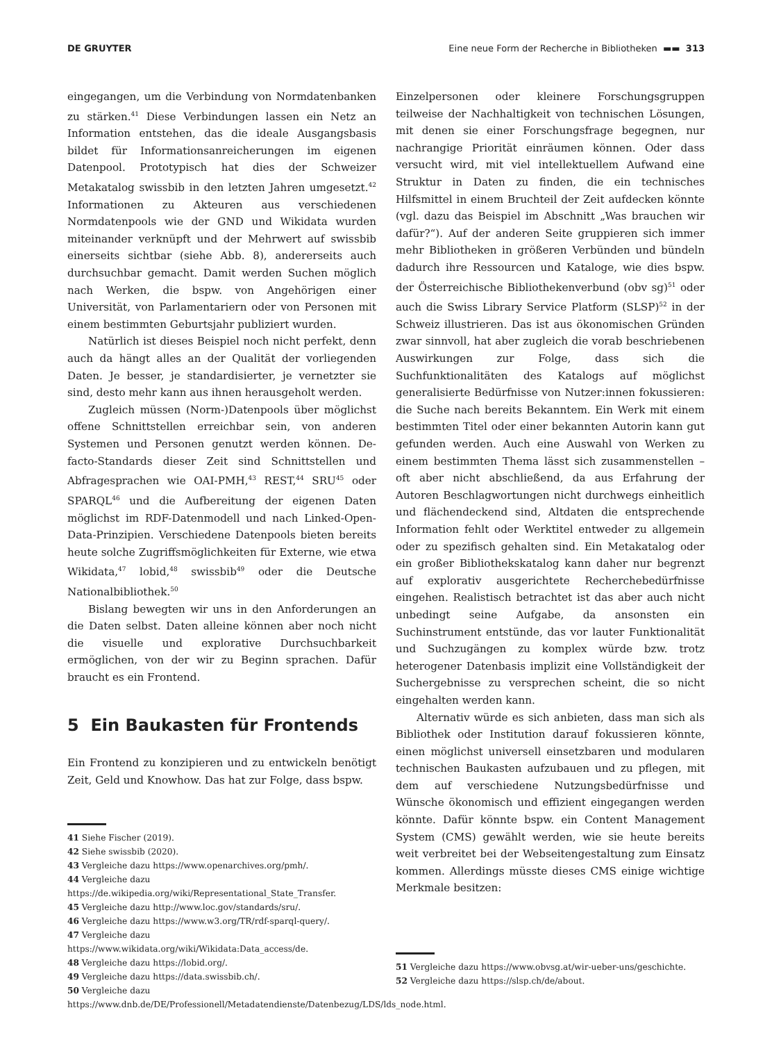DE GRUYTER Eine neue Form der Recherche in Bibliotheken ▬▬ 313
eingegangen, um die Verbindung von Normdatenbanken zu stärken.<sup>41</sup> Diese Verbindungen lassen ein Netz an Information entstehen, das die ideale Ausgangsbasis bildet für Informationsanreicherungen im eigenen Datenpool. Prototypisch hat dies der Schweizer Metakatalog swissbib in den letzten Jahren umgesetzt.<sup>42</sup> Informationen zu Akteuren aus verschiedenen Normdatenpools wie der GND und Wikidata wurden miteinander verknüpft und der Mehrwert auf swissbib einerseits sichtbar (siehe Abb. 8), andererseits auch durchsuchbar gemacht. Damit werden Suchen möglich nach Werken, die bspw. von Angehörigen einer Universität, von Parlamentariern oder von Personen mit einem bestimmten Geburtsjahr publiziert wurden.
Natürlich ist dieses Beispiel noch nicht perfekt, denn auch da hängt alles an der Qualität der vorliegenden Daten. Je besser, je standardisierter, je vernetzter sie sind, desto mehr kann aus ihnen herausgeholt werden.
Zugleich müssen (Norm-)Datenpools über möglichst offene Schnittstellen erreichbar sein, von anderen Systemen und Personen genutzt werden können. De-facto-Standards dieser Zeit sind Schnittstellen und Abfragesprachen wie OAI-PMH,<sup>43</sup> REST,<sup>44</sup> SRU<sup>45</sup> oder SPARQL<sup>46</sup> und die Aufbereitung der eigenen Daten möglichst im RDF-Datenmodell und nach Linked-Open-Data-Prinzipien. Verschiedene Datenpools bieten bereits heute solche Zugriffsmöglichkeiten für Externe, wie etwa Wikidata,<sup>47</sup> lobid,<sup>48</sup> swissbib<sup>49</sup> oder die Deutsche Nationalbibliothek.<sup>50</sup>
Bislang bewegten wir uns in den Anforderungen an die Daten selbst. Daten alleine können aber noch nicht die visuelle und explorative Durchsuchbarkeit ermöglichen, von der wir zu Beginn sprachen. Dafür braucht es ein Frontend.
5 Ein Baukasten für Frontends
Ein Frontend zu konzipieren und zu entwickeln benötigt Zeit, Geld und Knowhow. Das hat zur Folge, dass bspw.
41 Siehe Fischer (2019).
42 Siehe swissbib (2020).
43 Vergleiche dazu https://www.openarchives.org/pmh/.
44 Vergleiche dazu https://de.wikipedia.org/wiki/Representational_State_Transfer.
45 Vergleiche dazu http://www.loc.gov/standards/sru/.
46 Vergleiche dazu https://www.w3.org/TR/rdf-sparql-query/.
47 Vergleiche dazu https://www.wikidata.org/wiki/Wikidata:Data_access/de.
48 Vergleiche dazu https://lobid.org/.
49 Vergleiche dazu https://data.swissbib.ch/.
50 Vergleiche dazu https://www.dnb.de/DE/Professionell/Metadatendienste/Datenbezug/LDS/lds_node.html.
Einzelpersonen oder kleinere Forschungsgruppen teilweise der Nachhaltigkeit von technischen Lösungen, mit denen sie einer Forschungsfrage begegnen, nur nachrangige Priorität einräumen können. Oder dass versucht wird, mit viel intellektuellem Aufwand eine Struktur in Daten zu finden, die ein technisches Hilfsmittel in einem Bruchteil der Zeit aufdecken könnte (vgl. dazu das Beispiel im Abschnitt „Was brauchen wir dafür?“). Auf der anderen Seite gruppieren sich immer mehr Bibliotheken in größeren Verbünden und bündeln dadurch ihre Ressourcen und Kataloge, wie dies bspw. der Österreichische Bibliothekenverbund (obv sg)<sup>51</sup> oder auch die Swiss Library Service Platform (SLSP)<sup>52</sup> in der Schweiz illustrieren. Das ist aus ökonomischen Gründen zwar sinnvoll, hat aber zugleich die vorab beschriebenen Auswirkungen zur Folge, dass sich die Suchfunktionalitäten des Katalogs auf möglichst generalisierte Bedürfnisse von Nutzer:innen fokussieren: die Suche nach bereits Bekanntem. Ein Werk mit einem bestimmten Titel oder einer bekannten Autorin kann gut gefunden werden. Auch eine Auswahl von Werken zu einem bestimmten Thema lässt sich zusammenstellen – oft aber nicht abschließend, da aus Erfahrung der Autoren Beschlagwortungen nicht durchwegs einheitlich und flächendeckend sind, Altdaten die entsprechende Information fehlt oder Werktitel entweder zu allgemein oder zu spezifisch gehalten sind. Ein Metakatalog oder ein großer Bibliothekskatalog kann daher nur begrenzt auf explorativ ausgerichtete Recherchebedürfnisse eingehen. Realistisch betrachtet ist das aber auch nicht unbedingt seine Aufgabe, da ansonsten ein Suchinstrument entstünde, das vor lauter Funktionalität und Suchzugängen zu komplex würde bzw. trotz heterogener Datenbasis implizit eine Vollständigkeit der Suchergebnisse zu versprechen scheint, die so nicht eingehalten werden kann.
Alternativ würde es sich anbieten, dass man sich als Bibliothek oder Institution darauf fokussieren könnte, einen möglichst universell einsetzbaren und modularen technischen Baukasten aufzubauen und zu pflegen, mit dem auf verschiedene Nutzungsbedürfnisse und Wünsche ökonomisch und effizient eingegangen werden könnte. Dafür könnte bspw. ein Content Management System (CMS) gewählt werden, wie sie heute bereits weit verbreitet bei der Webseitengestaltung zum Einsatz kommen. Allerdings müsste dieses CMS einige wichtige Merkmale besitzen:
51 Vergleiche dazu https://www.obvsg.at/wir-ueber-uns/geschichte.
52 Vergleiche dazu https://slsp.ch/de/about.